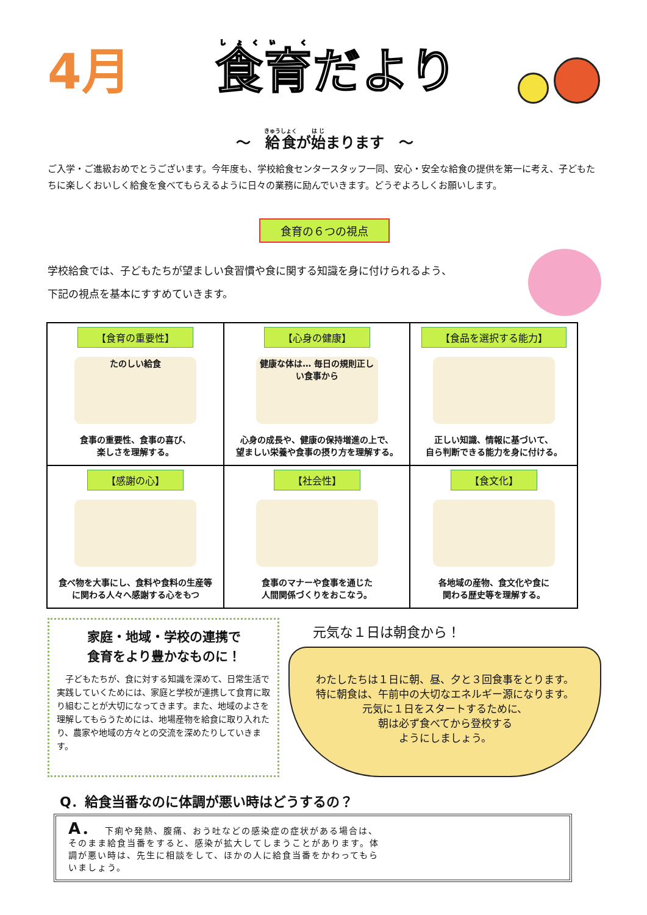4月 食育だより
～　給食が始まります　～
ご入学・ご進級おめでとうございます。今年度も、学校給食センタースタッフ一同、安心・安全な給食の提供を第一に考え、子どもたちに楽しくおいしく給食を食べてもらえるように日々の業務に励んでいきます。どうぞよろしくお願いします。
食育の６つの視点
学校給食では、子どもたちが望ましい食習慣や食に関する知識を身に付けられるよう、
下記の視点を基本にすすめていきます。
| 【食育の重要性】 たのしい給食 食事の重要性、食事の喜び、 楽しさを理解する。 | 【心身の健康】 健康な体は… 毎日の規則正しい食事から 心身の成長や、健康の保持増進の上で、 望ましい栄養や食事の摂り方を理解する。 | 【食品を選択する能力】 正しい知識、情報に基づいて、 自ら判断できる能力を身に付ける。 |
| 【感謝の心】 食べ物を大事にし、食料や食料の生産等 に関わる人々へ感謝する心をもつ | 【社会性】 食事のマナーや食事を通じた 人間関係づくりをおこなう。 | 【食文化】 各地域の産物、食文化や食に 関わる歴史等を理解する。 |
家庭・地域・学校の連携で
食育をより豊かなものに！
　子どもたちが、食に対する知識を深めて、日常生活で実践していくためには、家庭と学校が連携して食育に取り組むことが大切になってきます。また、地域のよさを理解してもらうためには、地場産物を給食に取り入れたり、農家や地域の方々との交流を深めたりしていきます。
元気な１日は朝食から！
わたしたちは１日に朝、昼、夕と３回食事をとります。特に朝食は、午前中の大切なエネルギー源になります。
元気に１日をスタートするために、
朝は必ず食べてから登校する
ようにしましょう。
Q．給食当番なのに体調が悪い時はどうするの？
A． 下痢や発熱、腹痛、おう吐などの感染症の症状がある場合は、そのまま給食当番をすると、感染が拡大してしまうことがあります。体調が悪い時は、先生に相談をして、ほかの人に給食当番をかわってもらいましょう。